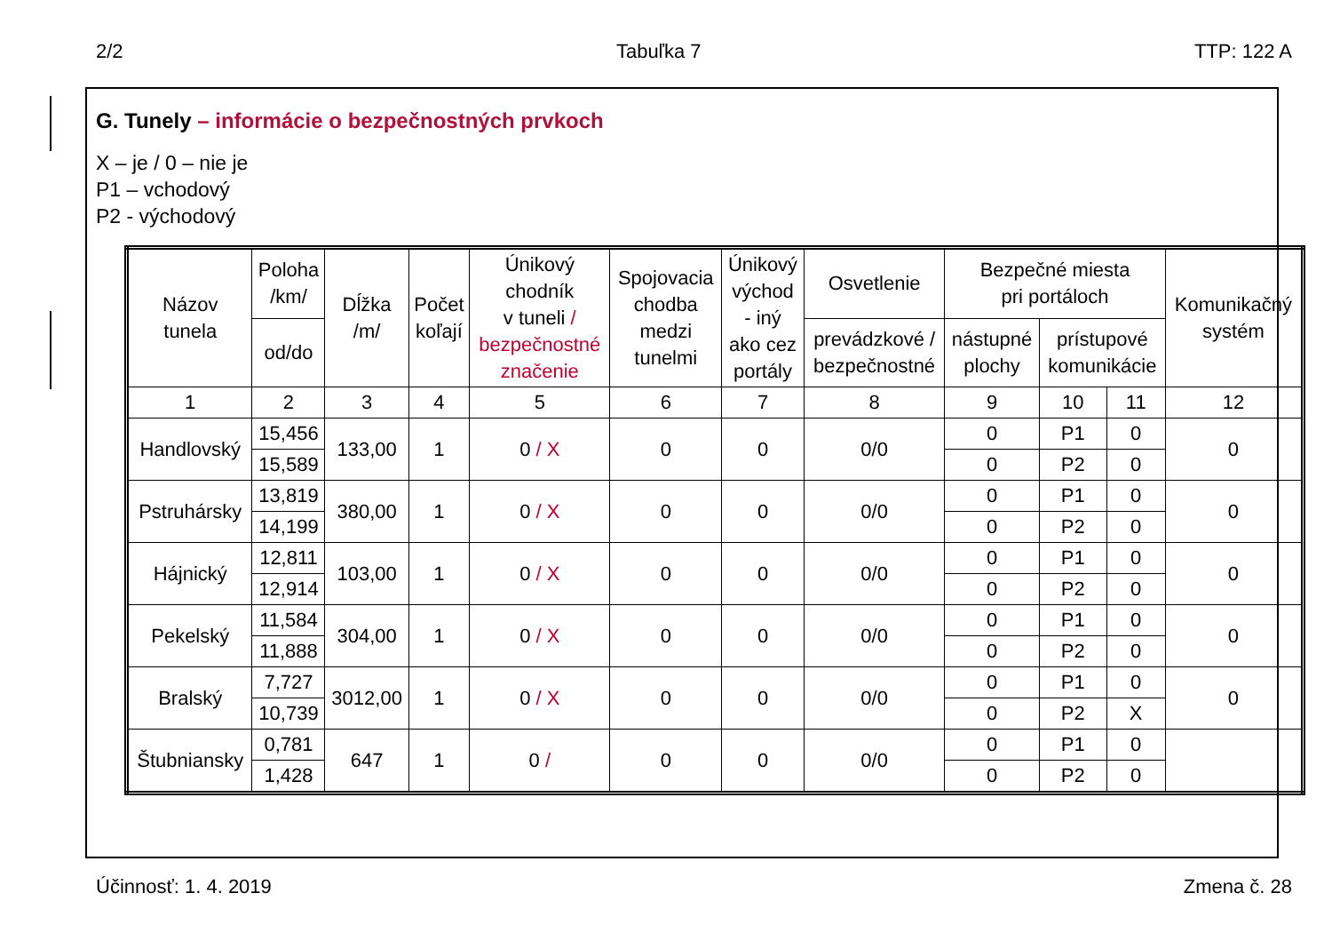2/2 Tabuľka 7 TTP: 122 A
G. Tunely – informácie o bezpečnostných prvkoch
X – je / 0 – nie je
P1 – vchodový
P2 - východový
| Názov tunela | Poloha /km/ | Dĺžka /m/ | Počet koľají | Únikový chodník v tuneli / bezpečnostné značenie | Spojovacia chodba medzi tunelmi | Únikový východ - iný ako cez portály | Osvetlenie | Bezpečné miesta pri portáloch | | | Komunikačný systém |
| --- | --- | --- | --- | --- | --- | --- | --- | --- | --- | --- | --- |
| | od/do | | | | | | prevádzkové / bezpečnostné | nástupné plochy | prístupové komunikácie | | |
| 1 | 2 | 3 | 4 | 5 | 6 | 7 | 8 | 9 | 10 | 11 | 12 |
| Handlovský | 15,456 | 133,00 | 1 | 0 / X | 0 | 0 | 0/0 | 0 | P1 | 0 | 0 |
| | 15,589 | | | | | | | 0 | P2 | 0 | |
| Pstruhársky | 13,819 | 380,00 | 1 | 0 / X | 0 | 0 | 0/0 | 0 | P1 | 0 | 0 |
| | 14,199 | | | | | | | 0 | P2 | 0 | |
| Hájnický | 12,811 | 103,00 | 1 | 0 / X | 0 | 0 | 0/0 | 0 | P1 | 0 | 0 |
| | 12,914 | | | | | | | 0 | P2 | 0 | |
| Pekelský | 11,584 | 304,00 | 1 | 0 / X | 0 | 0 | 0/0 | 0 | P1 | 0 | 0 |
| | 11,888 | | | | | | | 0 | P2 | 0 | |
| Bralský | 7,727 | 3012,00 | 1 | 0 / X | 0 | 0 | 0/0 | 0 | P1 | 0 | 0 |
| | 10,739 | | | | | | | 0 | P2 | X | |
| Štubniansky | 0,781 | 647 | 1 | 0 / | 0 | 0 | 0/0 | 0 | P1 | 0 | |
| | 1,428 | | | | | | | 0 | P2 | 0 | |
Účinnosť: 1. 4. 2019 Zmena č. 28